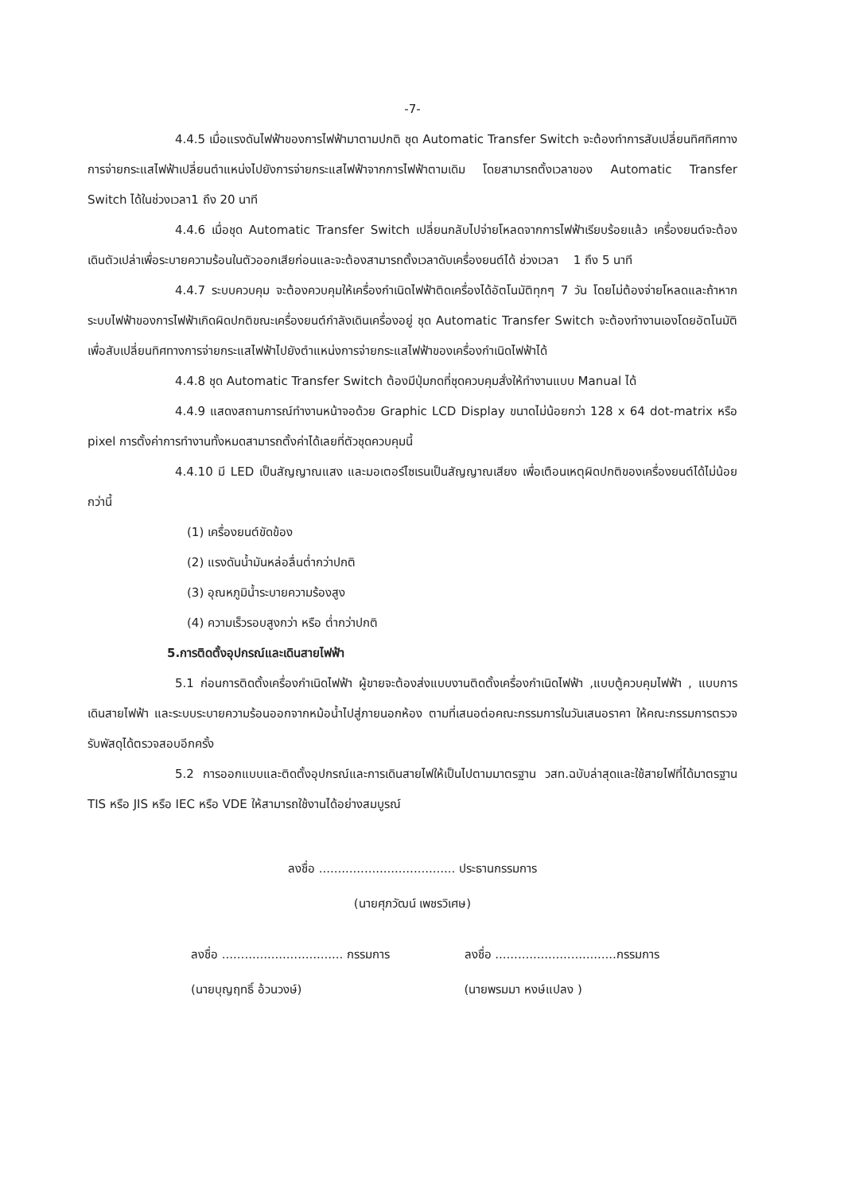-7-
4.4.5 เมื่อแรงดันไฟฟ้าของการไฟฟ้ามาตามปกติ ชุด Automatic Transfer Switch จะต้องทำการสับเปลี่ยนทิศทิศทางการจ่ายกระแสไฟฟ้าเปลี่ยนตำแหน่งไปยังการจ่ายกระแสไฟฟ้าจากการไฟฟ้าตามเดิม โดยสามารถตั้งเวลาของ Automatic Transfer Switch ได้ในช่วงเวลา1 ถึง 20 นาที
4.4.6 เมื่อชุด Automatic Transfer Switch เปลี่ยนกลับไปจ่ายโหลดจากการไฟฟ้าเรียบร้อยแล้ว เครื่องยนต์จะต้องเดินตัวเปล่าเพื่อระบายความร้อนในตัวออกเสียก่อนและจะต้องสามารถตั้งเวลาดับเครื่องยนต์ได้ ช่วงเวลา 1 ถึง 5 นาที
4.4.7 ระบบควบคุม จะต้องควบคุมให้เครื่องกำเนิดไฟฟ้าติดเครื่องได้อัตโนมัติทุกๆ 7 วัน โดยไม่ต้องจ่ายโหลดและถ้าหากระบบไฟฟ้าของการไฟฟ้าเกิดผิดปกติขณะเครื่องยนต์กำลังเดินเครื่องอยู่ ชุด Automatic Transfer Switch จะต้องทำงานเองโดยอัตโนมัติเพื่อสับเปลี่ยนทิศทางการจ่ายกระแสไฟฟ้าไปยังตำแหน่งการจ่ายกระแสไฟฟ้าของเครื่องกำเนิดไฟฟ้าได้
4.4.8 ชุด Automatic Transfer Switch ต้องมีปุ่มกดที่ชุดควบคุมสั่งให้ทำงานแบบ Manual ได้
4.4.9 แสดงสถานการณ์ทำงานหน้าจอด้วย Graphic LCD Display ขนาดไม่น้อยกว่า 128 x 64 dot-matrix หรือ pixel การตั้งค่าการทำงานทั้งหมดสามารถตั้งค่าได้เลยที่ตัวชุดควบคุมนี้
4.4.10 มี LED เป็นสัญญาณแสง และมอเตอร์ไซเรนเป็นสัญญาณเสียง เพื่อเตือนเหตุผิดปกติของเครื่องยนต์ได้ไม่น้อยกว่านี้
(1) เครื่องยนต์ขัดข้อง
(2) แรงดันน้ำมันหล่อลื่นต่ำกว่าปกติ
(3) อุณหภูมิน้ำระบายความร้องสูง
(4) ความเร็วรอบสูงกว่า หรือ ต่ำกว่าปกติ
5.การติดตั้งอุปกรณ์และเดินสายไฟฟ้า
5.1 ก่อนการติดตั้งเครื่องกำเนิดไฟฟ้า ผู้ขายจะต้องส่งแบบงานติดตั้งเครื่องกำเนิดไฟฟ้า ,แบบตู้ควบคุมไฟฟ้า , แบบการเดินสายไฟฟ้า และระบบระบายความร้อนออกจากหม้อน้ำไปสู่ภายนอกห้อง ตามที่เสนอต่อคณะกรรมการในวันเสนอราคา ให้คณะกรรมการตรวจรับพัสดุได้ตรวจสอบอีกครั้ง
5.2 การออกแบบและติดตั้งอุปกรณ์และการเดินสายไฟให้เป็นไปตามมาตรฐาน วสท.ฉบับล่าสุดและใช้สายไฟที่ได้มาตรฐาน TIS หรือ JIS หรือ IEC หรือ VDE ให้สามารถใช้งานได้อย่างสมบูรณ์
ลงชื่อ .................................... ประธานกรรมการ
(นายศุภวัฒน์ เพชรวิเศษ)
ลงชื่อ ................................ กรรมการ
ลงชื่อ ................................กรรมการ
(นายบุญฤทธิ์ อ้วนวงษ์) (นายพรมมา หงษ์แปลง )